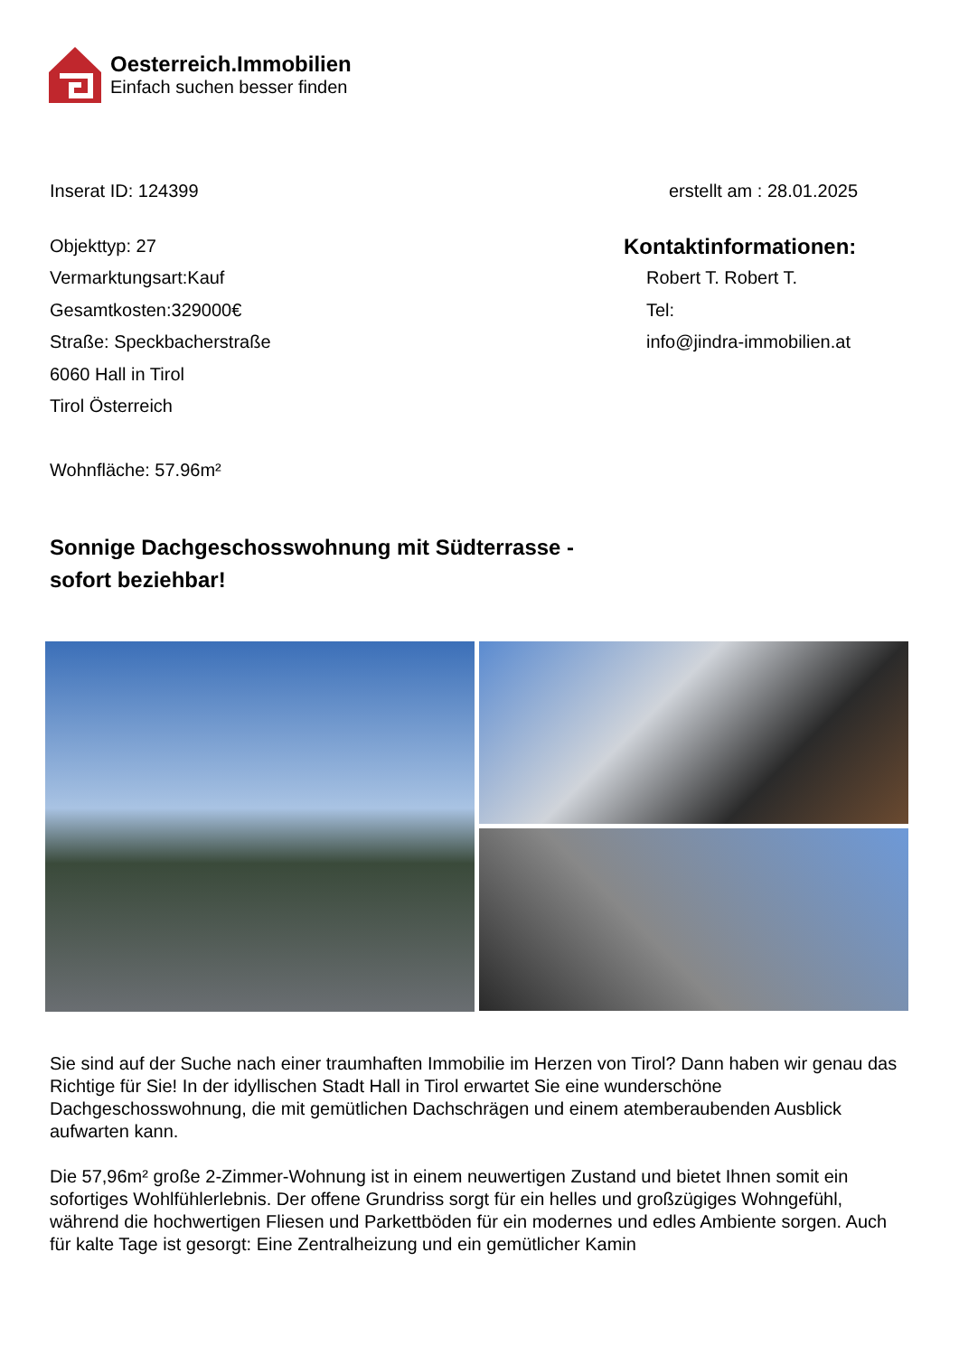Oesterreich.Immobilien
Einfach suchen besser finden
Inserat ID: 124399 erstellt am : 28.01.2025
Objekttyp: 27
Vermarktungsart:Kauf
Gesamtkosten:329000€
Straße: Speckbacherstraße
6060 Hall in Tirol
Tirol Österreich
Wohnfläche: 57.96m²
Kontaktinformationen:
Robert T. Robert T.
Tel:
info@jindra-immobilien.at
Sonnige Dachgeschosswohnung mit Südterrasse - sofort beziehbar!
Sie sind auf der Suche nach einer traumhaften Immobilie im Herzen von Tirol? Dann haben wir genau das Richtige für Sie! In der idyllischen Stadt Hall in Tirol erwartet Sie eine wunderschöne Dachgeschosswohnung, die mit gemütlichen Dachschrägen und einem atemberaubenden Ausblick aufwarten kann.
Die 57,96m² große 2-Zimmer-Wohnung ist in einem neuwertigen Zustand und bietet Ihnen somit ein sofortiges Wohlfühlerlebnis. Der offene Grundriss sorgt für ein helles und großzügiges Wohngefühl, während die hochwertigen Fliesen und Parkettböden für ein modernes und edles Ambiente sorgen. Auch für kalte Tage ist gesorgt: Eine Zentralheizung und ein gemütlicher Kamin